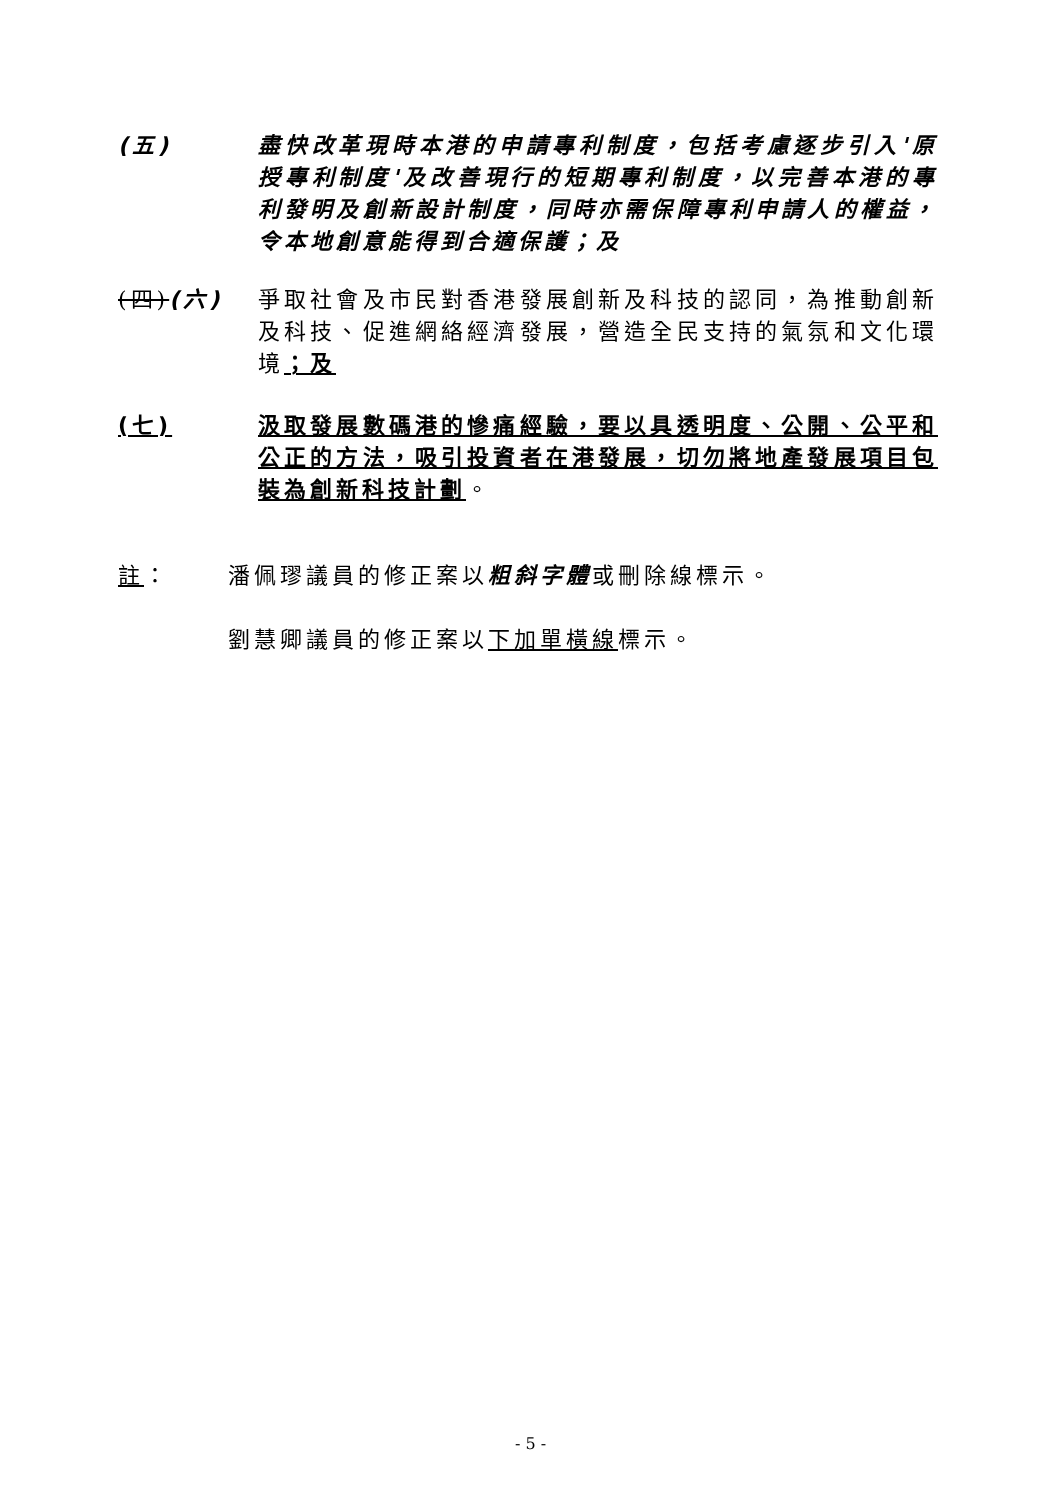(五) 盡快改革現時本港的申請專利制度，包括考慮逐步引入'原授專利制度'及改善現行的短期專利制度，以完善本港的專利發明及創新設計制度，同時亦需保障專利申請人的權益，令本地創意能得到合適保護；及
(四)(六) 爭取社會及市民對香港發展創新及科技的認同，為推動創新及科技、促進網絡經濟發展，營造全民支持的氣氛和文化環境；及
(七) 汲取發展數碼港的慘痛經驗，要以具透明度、公開、公平和公正的方法，吸引投資者在港發展，切勿將地產發展項目包裝為創新科技計劃。
註： 潘佩璆議員的修正案以粗斜字體或刪除線標示。
劉慧卿議員的修正案以下加單橫線標示。
- 5 -